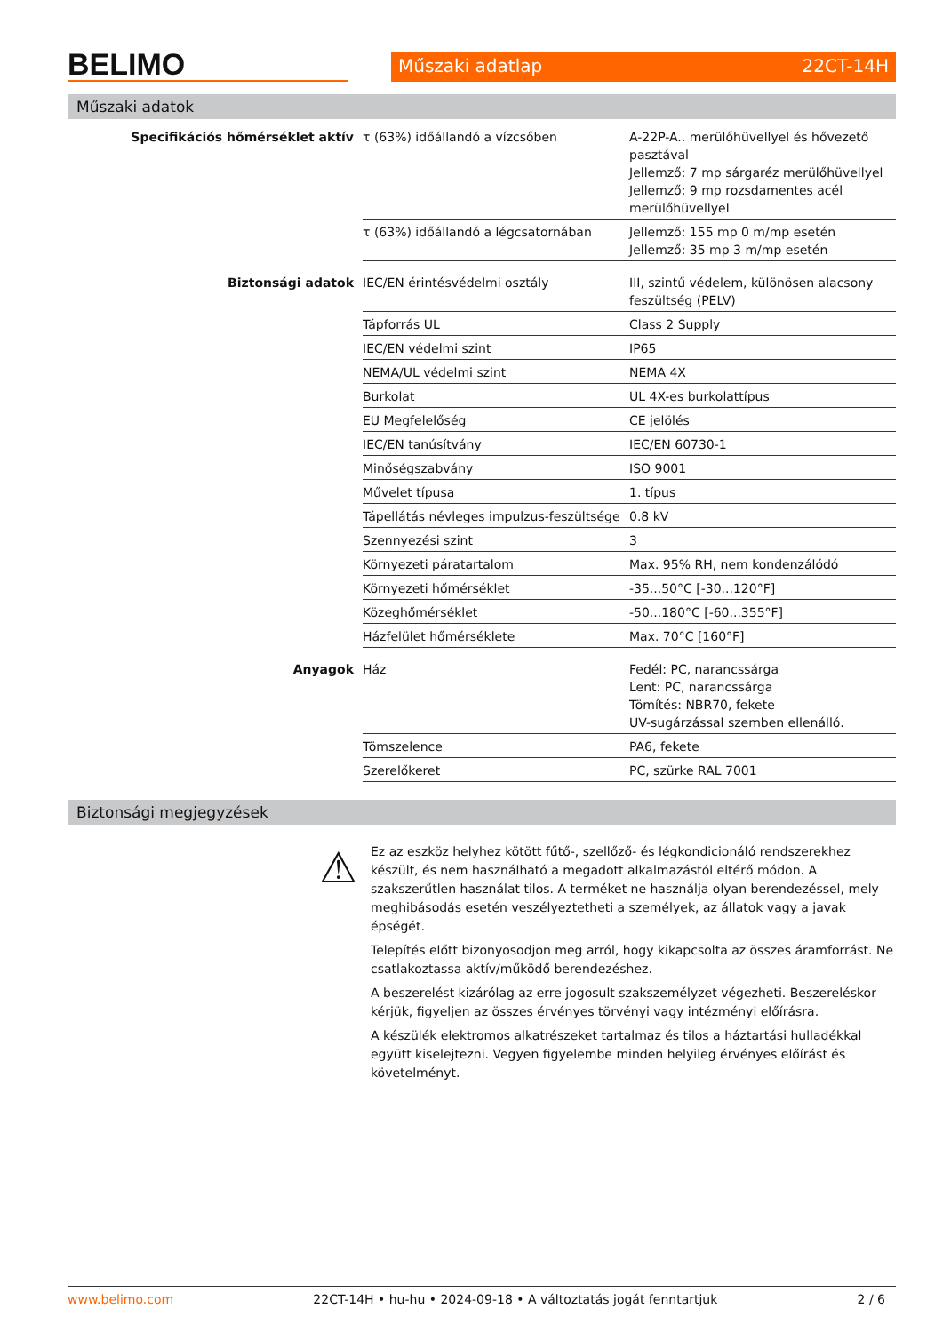BELIMO
Műszaki adatlap 22CT-14H
Műszaki adatok
| Specifikációs hőmérséklet aktív | τ (63%) időállandó a vízcsőben | A-22P-A.. merülőhüvellyel és hővezető pasztával Jellemző: 7 mp sárgaréz merülőhüvellyel Jellemző: 9 mp rozsdamentes acél merülőhüvellyel |
| | τ (63%) időállandó a légcsatornában | Jellemző: 155 mp 0 m/mp esetén Jellemző: 35 mp 3 m/mp esetén |
| Biztonsági adatok | IEC/EN érintésvédelmi osztály | III, szintű védelem, különösen alacsony feszültség (PELV) |
| | Tápforrás UL | Class 2 Supply |
| | IEC/EN védelmi szint | IP65 |
| | NEMA/UL védelmi szint | NEMA 4X |
| | Burkolat | UL 4X-es burkolattípus |
| | EU Megfelelőség | CE jelölés |
| | IEC/EN tanúsítvány | IEC/EN 60730-1 |
| | Minőségszabvány | ISO 9001 |
| | Művelet típusa | 1. típus |
| | Tápellátás névleges impulzus-feszültsége | 0.8 kV |
| | Szennyezési szint | 3 |
| | Környezeti páratartalom | Max. 95% RH, nem kondenzálódó |
| | Környezeti hőmérséklet | -35...50°C [-30...120°F] |
| | Közeghőmérséklet | -50...180°C [-60...355°F] |
| | Házfelület hőmérséklete | Max. 70°C [160°F] |
| Anyagok | Ház | Fedél: PC, narancssárga Lent: PC, narancssárga Tömítés: NBR70, fekete UV-sugárzással szemben ellenálló. |
| | Tömszelence | PA6, fekete |
| | Szerelőkeret | PC, szürke RAL 7001 |
Biztonsági megjegyzések
⚠
Ez az eszköz helyhez kötött fűtő-, szellőző- és légkondicionáló rendszerekhez készült, és nem használható a megadott alkalmazástól eltérő módon. A szakszerűtlen használat tilos. A terméket ne használja olyan berendezéssel, mely meghibásodás esetén veszélyeztetheti a személyek, az állatok vagy a javak épségét.
Telepítés előtt bizonyosodjon meg arról, hogy kikapcsolta az összes áramforrást. Ne csatlakoztassa aktív/működő berendezéshez.
A beszerelést kizárólag az erre jogosult szakszemélyzet végezheti. Beszereléskor kérjük, figyeljen az összes érvényes törvényi vagy intézményi előírásra.
A készülék elektromos alkatrészeket tartalmaz és tilos a háztartási hulladékkal együtt kiselejtezni. Vegyen figyelembe minden helyileg érvényes előírást és követelményt.
www.belimo.com 22CT-14H • hu-hu • 2024-09-18 • A változtatás jogát fenntartjuk 2 / 6